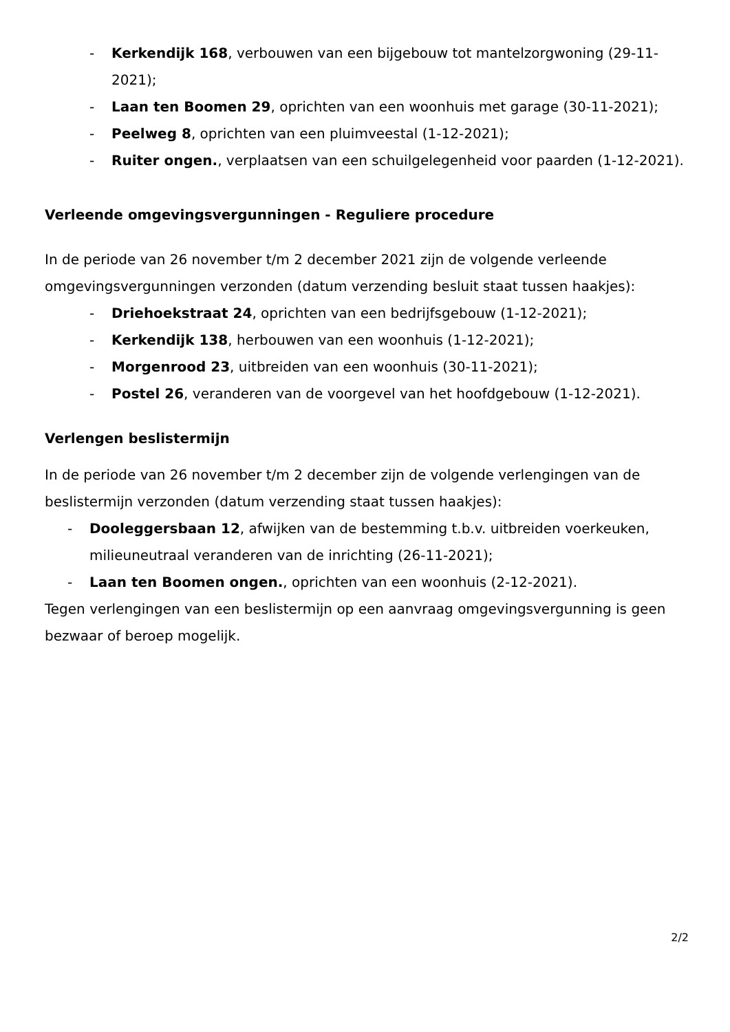- Kerkendijk 168, verbouwen van een bijgebouw tot mantelzorgwoning (29-11-2021);
- Laan ten Boomen 29, oprichten van een woonhuis met garage (30-11-2021);
- Peelweg 8, oprichten van een pluimveestal (1-12-2021);
- Ruiter ongen., verplaatsen van een schuilgelegenheid voor paarden (1-12-2021).
Verleende omgevingsvergunningen - Reguliere procedure
In de periode van 26 november t/m 2 december 2021 zijn de volgende verleende omgevingsvergunningen verzonden (datum verzending besluit staat tussen haakjes):
- Driehoekstraat 24, oprichten van een bedrijfsgebouw (1-12-2021);
- Kerkendijk 138, herbouwen van een woonhuis (1-12-2021);
- Morgenrood 23, uitbreiden van een woonhuis (30-11-2021);
- Postel 26, veranderen van de voorgevel van het hoofdgebouw (1-12-2021).
Verlengen beslistermijn
In de periode van 26 november t/m 2 december zijn de volgende verlengingen van de beslistermijn verzonden (datum verzending staat tussen haakjes):
- Dooleggersbaan 12, afwijken van de bestemming t.b.v. uitbreiden voerkeuken, milieuneutraal veranderen van de inrichting (26-11-2021);
- Laan ten Boomen ongen., oprichten van een woonhuis (2-12-2021).
Tegen verlengingen van een beslistermijn op een aanvraag omgevingsvergunning is geen bezwaar of beroep mogelijk.
2/2